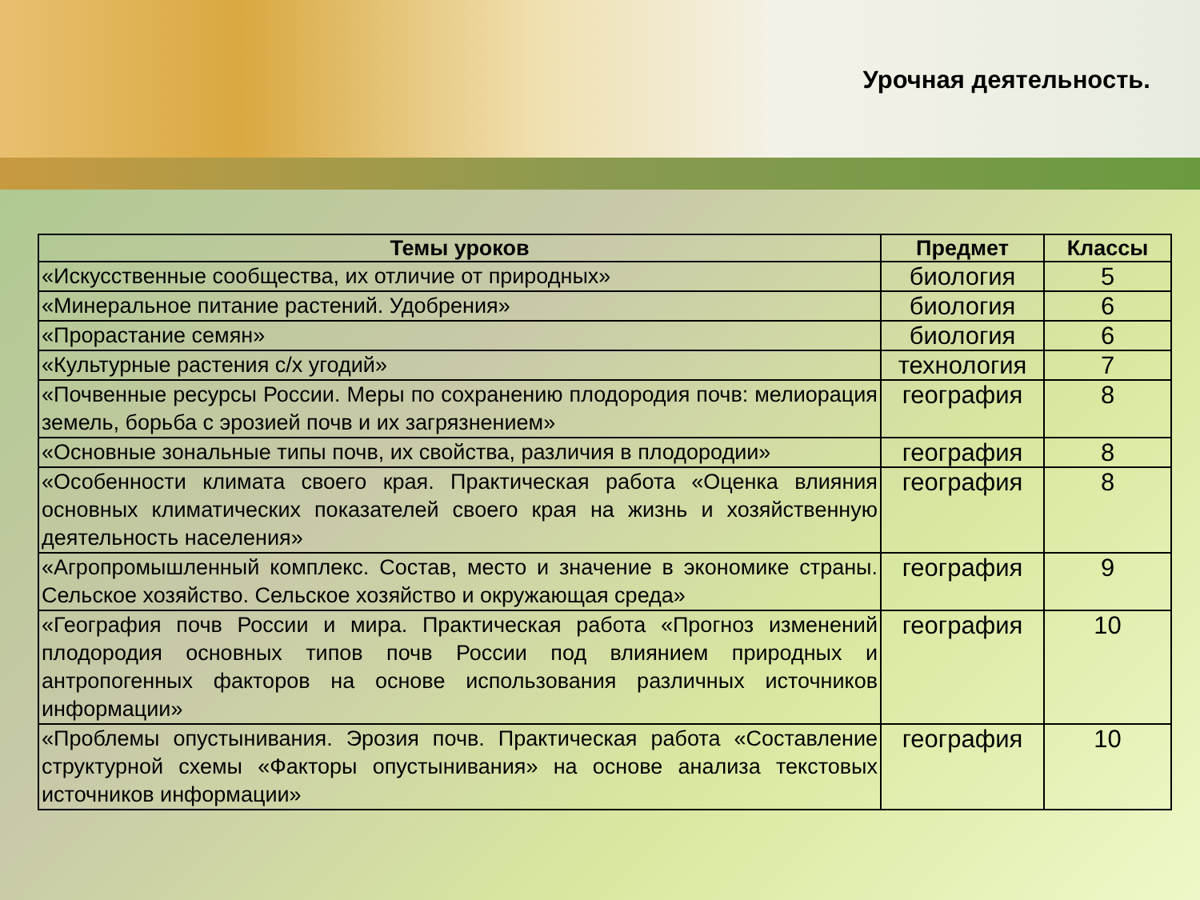Урочная деятельность.
| Темы уроков | Предмет | Классы |
| --- | --- | --- |
| «Искусственные сообщества, их отличие от природных» | биология | 5 |
| «Минеральное питание растений. Удобрения» | биология | 6 |
| «Прорастание семян» | биология | 6 |
| «Культурные растения с/х угодий» | технология | 7 |
| «Почвенные ресурсы России. Меры по сохранению плодородия почв: мелиорация земель, борьба с эрозией почв и их загрязнением» | география | 8 |
| «Основные зональные типы почв, их свойства, различия в плодородии» | география | 8 |
| «Особенности климата своего края. Практическая работа «Оценка влияния основных климатических показателей своего края на жизнь и хозяйственную деятельность населения» | география | 8 |
| «Агропромышленный комплекс. Состав, место и значение в экономике страны. Сельское хозяйство. Сельское хозяйство и окружающая среда» | география | 9 |
| «География почв России и мира. Практическая работа «Прогноз изменений плодородия основных типов почв России под влиянием природных и антропогенных факторов на основе использования различных источников информации» | география | 10 |
| «Проблемы опустынивания. Эрозия почв. Практическая работа «Составление структурной схемы «Факторы опустынивания» на основе анализа текстовых источников информации» | география | 10 |